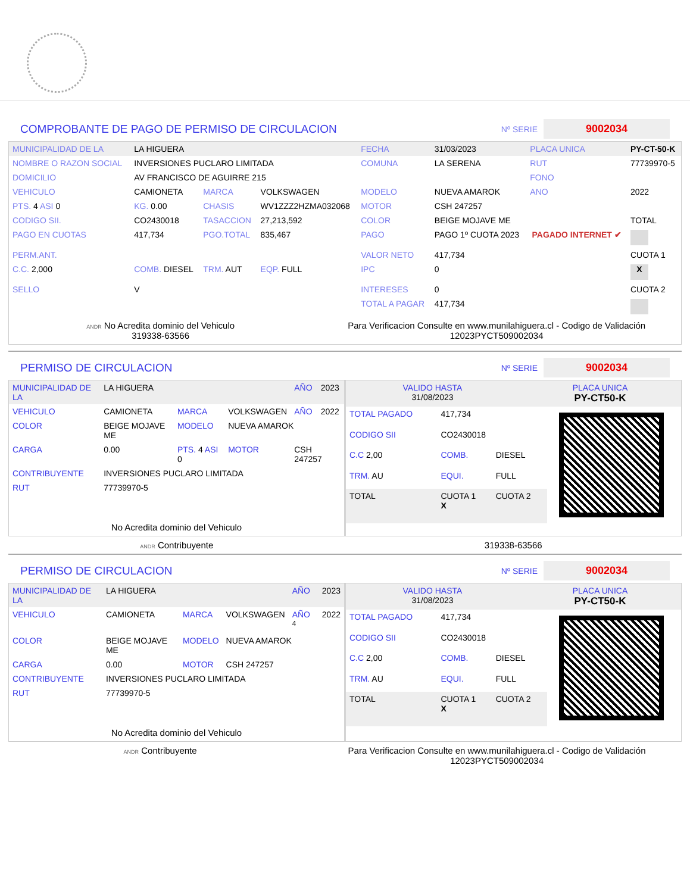COMPROBANTE DE PAGO DE PERMISO DE CIRCULACION
Nº SERIE
9002034
| MUNICIPALIDAD DE LA | LA HIGUERA | | | FECHA | 31/03/2023 | PLACA UNICA | PY-CT-50-K |
| NOMBRE O RAZON SOCIAL | INVERSIONES PUCLARO LIMITADA | | | COMUNA | LA SERENA | RUT | 77739970-5 |
| DOMICILIO | AV FRANCISCO DE AGUIRRE 215 | | | | | FONO | |
| VEHICULO | CAMIONETA | MARCA | VOLKSWAGEN | MODELO | NUEVA AMAROK | ANO | 2022 |
| PTS. 4 ASI 0 | KG. 0.00 | CHASIS | WV1ZZZ2HZMA032068 | MOTOR | CSH 247257 | | |
| CODIGO SII. | CO2430018 | TASACCION | 27,213,592 | COLOR | BEIGE MOJAVE ME | | TOTAL |
| PAGO EN CUOTAS | 417,734 | PGO.TOTAL | 835,467 | PAGO | PAGO 1º CUOTA 2023 | PAGADO INTERNET ✔ | |
| PERM.ANT. | | | | VALOR NETO | 417,734 | | CUOTA 1 |
| C.C. 2,000 | COMB. DIESEL | TRM. AUT | EQP. FULL | IPC | 0 | | X |
| SELLO | V | | | INTERESES | 0 | | CUOTA 2 |
| | | | | TOTAL A PAGAR | 417,734 | | |
ANDR No Acredita dominio del Vehiculo
319338-63566
Para Verificacion Consulte en www.munilahiguera.cl - Codigo de Validación
12023PYCT509002034
PERMISO DE CIRCULACION
Nº SERIE
9002034
| MUNICIPALIDAD DE LA | LA HIGUERA | | | AÑO | 2023 |
| VEHICULO | CAMIONETA | MARCA | VOLKSWAGEN | AÑO | 2022 |
| COLOR | BEIGE MOJAVE ME | MODELO | NUEVA AMAROK | | |
| CARGA | 0.00 | PTS. 4 ASI 0 | MOTOR | CSH 247257 | |
| CONTRIBUYENTE | INVERSIONES PUCLARO LIMITADA | | | | |
| RUT | 77739970-5 | | | | |
No Acredita dominio del Vehiculo
| VALIDO HASTA 31/08/2023 | PLACA UNICA PY-CT50-K |
| TOTAL PAGADO | 417,734 | |
| CODIGO SII | CO2430018 | |
| C.C 2,00 | COMB. | DIESEL |
| TRM. AU | EQUI. | FULL |
| TOTAL | CUOTA 1 X | CUOTA 2 |
ANDR Contribuyente 319338-63566
PERMISO DE CIRCULACION
Nº SERIE
9002034
| MUNICIPALIDAD DE LA | LA HIGUERA | | | AÑO | 2023 |
| VEHICULO | CAMIONETA | MARCA | VOLKSWAGEN | AÑO <sup>4</sup> | 2022 |
| COLOR | BEIGE MOJAVE ME | MODELO | NUEVA AMAROK | | |
| CARGA | 0.00 | MOTOR | CSH 247257 | | |
| CONTRIBUYENTE | INVERSIONES PUCLARO LIMITADA | | | | |
| RUT | 77739970-5 | | | | |
No Acredita dominio del Vehiculo
| VALIDO HASTA 31/08/2023 | PLACA UNICA PY-CT50-K |
| TOTAL PAGADO | 417,734 | |
| CODIGO SII | CO2430018 | |
| C.C 2,00 | COMB. | DIESEL |
| TRM. AU | EQUI. | FULL |
| TOTAL | CUOTA 1 X | CUOTA 2 |
ANDR Contribuyente Para Verificacion Consulte en www.munilahiguera.cl - Codigo de Validación
12023PYCT509002034